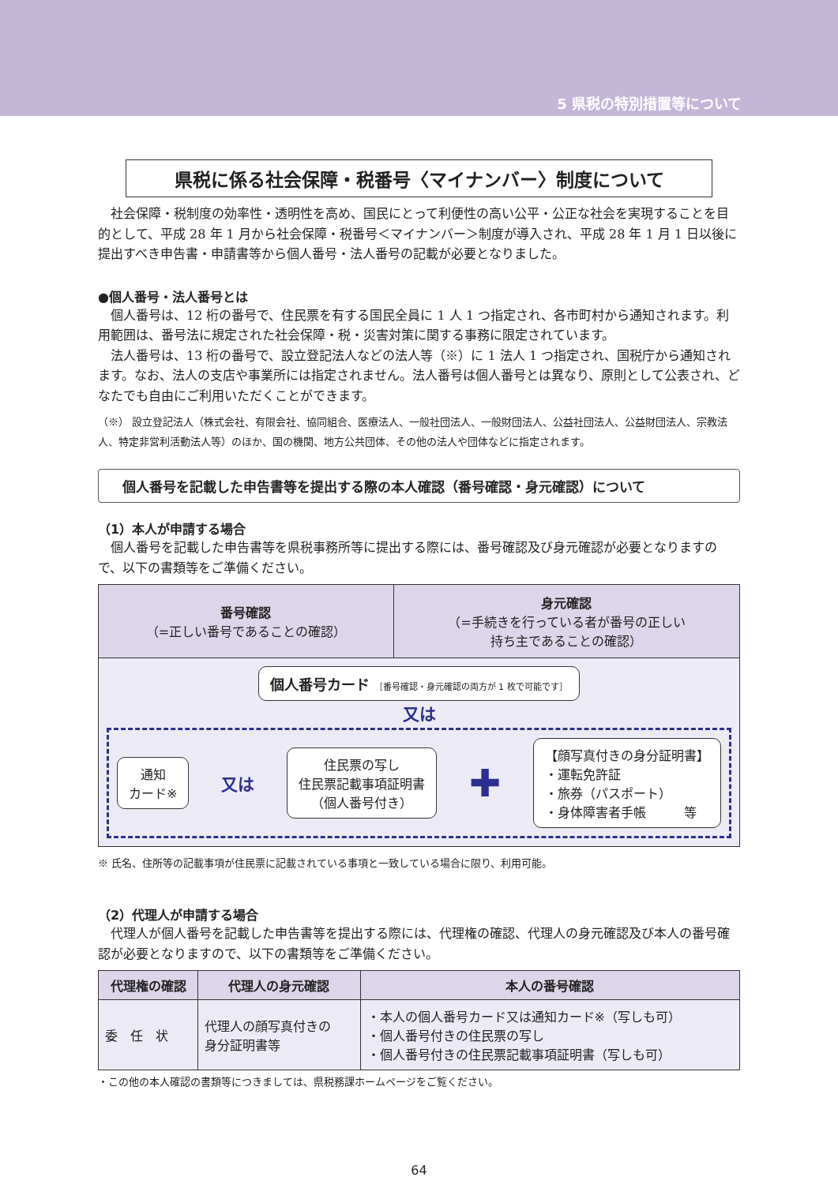5 県税の特別措置等について
県税に係る社会保障・税番号〈マイナンバー〉制度について
社会保障・税制度の効率性・透明性を高め、国民にとって利便性の高い公平・公正な社会を実現することを目的として、平成 28 年 1 月から社会保障・税番号＜マイナンバー＞制度が導入され、平成 28 年 1 月 1 日以後に提出すべき申告書・申請書等から個人番号・法人番号の記載が必要となりました。
●個人番号・法人番号とは
個人番号は、12 桁の番号で、住民票を有する国民全員に 1 人 1 つ指定され、各市町村から通知されます。利用範囲は、番号法に規定された社会保障・税・災害対策に関する事務に限定されています。
法人番号は、13 桁の番号で、設立登記法人などの法人等（※）に 1 法人 1 つ指定され、国税庁から通知されます。なお、法人の支店や事業所には指定されません。法人番号は個人番号とは異なり、原則として公表され、どなたでも自由にご利用いただくことができます。
（※） 設立登記法人（株式会社、有限会社、協同組合、医療法人、一般社団法人、一般財団法人、公益社団法人、公益財団法人、宗教法人、特定非営利活動法人等）のほか、国の機関、地方公共団体、その他の法人や団体などに指定されます。
個人番号を記載した申告書等を提出する際の本人確認（番号確認・身元確認）について
（1）本人が申請する場合
個人番号を記載した申告書等を県税事務所等に提出する際には、番号確認及び身元確認が必要となりますので、以下の書類等をご準備ください。
| 番号確認 （=正しい番号であることの確認） | 身元確認 （=手続きを行っている者が番号の正しい 持ち主であることの確認） |
| --- | --- |
| 個人番号カード ［番号確認・身元確認の両方が 1 枚で可能です］ 又は 通知 カード※ 又は 住民票の写し 住民票記載事項証明書 （個人番号付き） ✚ 【顔写真付きの身分証明書】 ・運転免許証 ・旅券（パスポート） ・身体障害者手帳 等 | |
※ 氏名、住所等の記載事項が住民票に記載されている事項と一致している場合に限り、利用可能。
（2）代理人が申請する場合
代理人が個人番号を記載した申告書等を提出する際には、代理権の確認、代理人の身元確認及び本人の番号確認が必要となりますので、以下の書類等をご準備ください。
| 代理権の確認 | 代理人の身元確認 | 本人の番号確認 |
| --- | --- | --- |
| 委 任 状 | 代理人の顔写真付きの 身分証明書等 | ・本人の個人番号カード又は通知カード※（写しも可） ・個人番号付きの住民票の写し ・個人番号付きの住民票記載事項証明書（写しも可） |
・この他の本人確認の書類等につきましては、県税務課ホームページをご覧ください。
64